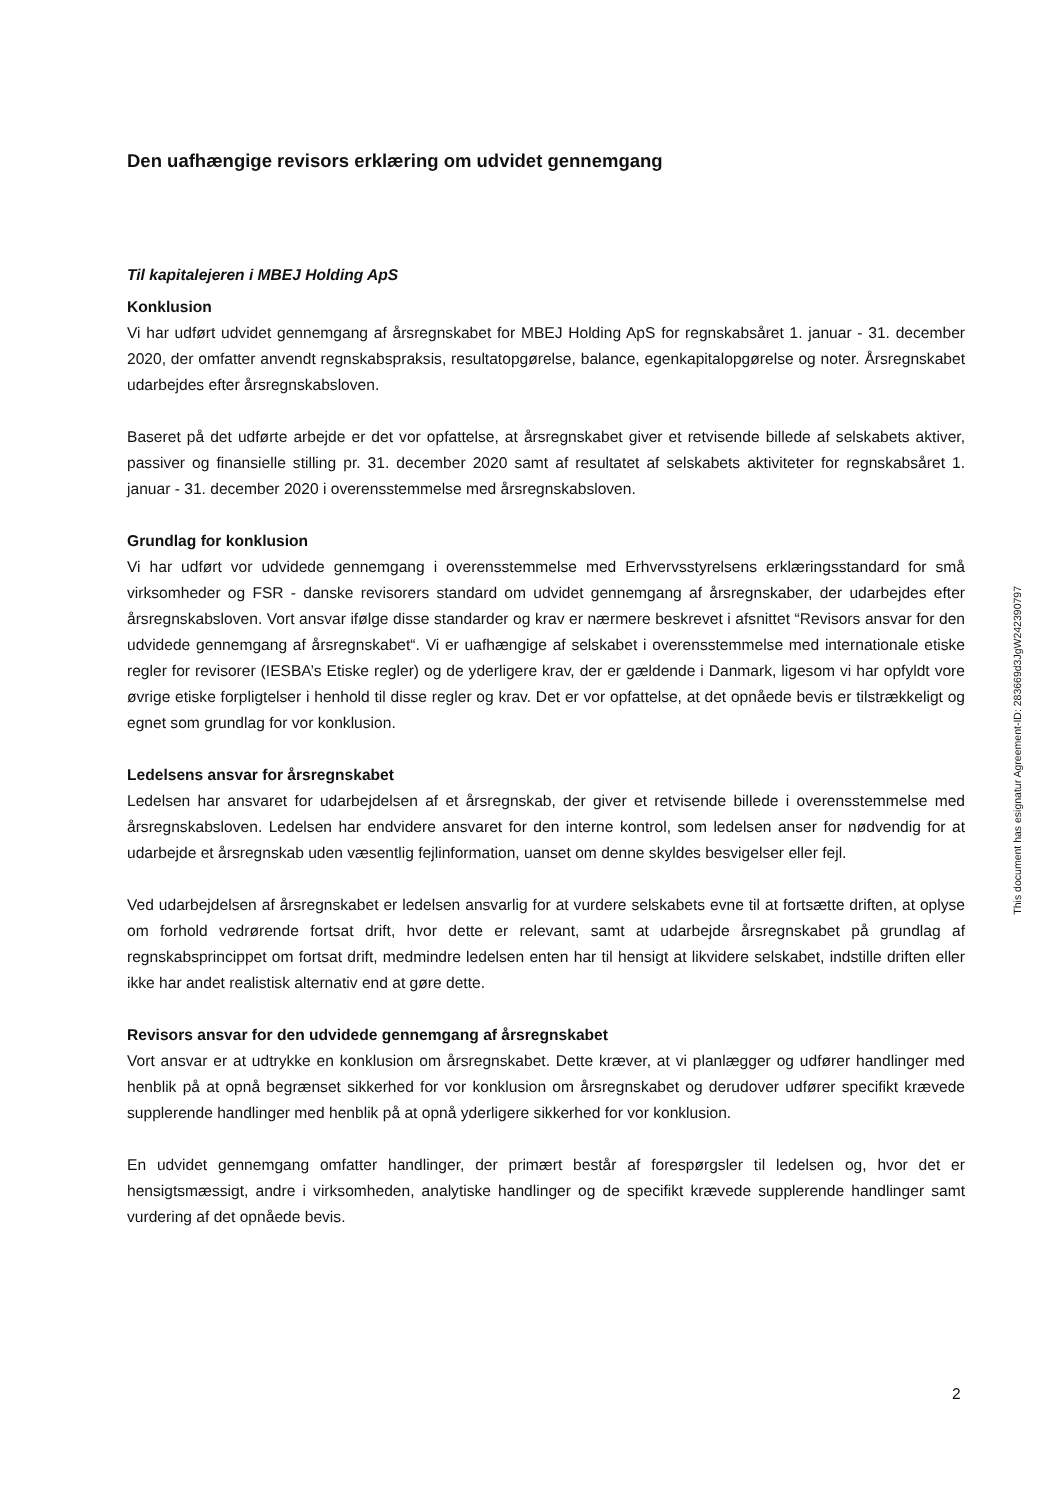Den uafhængige revisors erklæring om udvidet gennemgang
Til kapitalejeren i MBEJ Holding ApS
Konklusion
Vi har udført udvidet gennemgang af årsregnskabet for MBEJ Holding ApS for regnskabsåret 1. januar - 31. december 2020, der omfatter anvendt regnskabspraksis, resultatopgørelse, balance, egenkapitalopgørelse og noter. Årsregnskabet udarbejdes efter årsregnskabsloven.
Baseret på det udførte arbejde er det vor opfattelse, at årsregnskabet giver et retvisende billede af selskabets aktiver, passiver og finansielle stilling pr. 31. december 2020 samt af resultatet af selskabets aktiviteter for regnskabsåret 1. januar - 31. december 2020 i overensstemmelse med årsregnskabsloven.
Grundlag for konklusion
Vi har udført vor udvidede gennemgang i overensstemmelse med Erhvervsstyrelsens erklæringsstandard for små virksomheder og FSR - danske revisorers standard om udvidet gennemgang af årsregnskaber, der udarbejdes efter årsregnskabsloven. Vort ansvar ifølge disse standarder og krav er nærmere beskrevet i afsnittet “Revisors ansvar for den udvidede gennemgang af årsregnskabet“. Vi er uafhængige af selskabet i overensstemmelse med internationale etiske regler for revisorer (IESBA’s Etiske regler) og de yderligere krav, der er gældende i Danmark, ligesom vi har opfyldt vore øvrige etiske forpligtelser i henhold til disse regler og krav. Det er vor opfattelse, at det opnåede bevis er tilstrækkeligt og egnet som grundlag for vor konklusion.
Ledelsens ansvar for årsregnskabet
Ledelsen har ansvaret for udarbejdelsen af et årsregnskab, der giver et retvisende billede i overensstemmelse med årsregnskabsloven. Ledelsen har endvidere ansvaret for den interne kontrol, som ledelsen anser for nødvendig for at udarbejde et årsregnskab uden væsentlig fejlinformation, uanset om denne skyldes besvigelser eller fejl.
Ved udarbejdelsen af årsregnskabet er ledelsen ansvarlig for at vurdere selskabets evne til at fortsætte driften, at oplyse om forhold vedrørende fortsat drift, hvor dette er relevant, samt at udarbejde årsregnskabet på grundlag af regnskabsprincippet om fortsat drift, medmindre ledelsen enten har til hensigt at likvidere selskabet, indstille driften eller ikke har andet realistisk alternativ end at gøre dette.
Revisors ansvar for den udvidede gennemgang af årsregnskabet
Vort ansvar er at udtrykke en konklusion om årsregnskabet. Dette kræver, at vi planlægger og udfører handlinger med henblik på at opnå begrænset sikkerhed for vor konklusion om årsregnskabet og derudover udfører specifikt krævede supplerende handlinger med henblik på at opnå yderligere sikkerhed for vor konklusion.
En udvidet gennemgang omfatter handlinger, der primært består af forespørgsler til ledelsen og, hvor det er hensigtsmæssigt, andre i virksomheden, analytiske handlinger og de specifikt krævede supplerende handlinger samt vurdering af det opnåede bevis.
This document has esignatur Agreement-ID: 283669d3JgW242390797
2